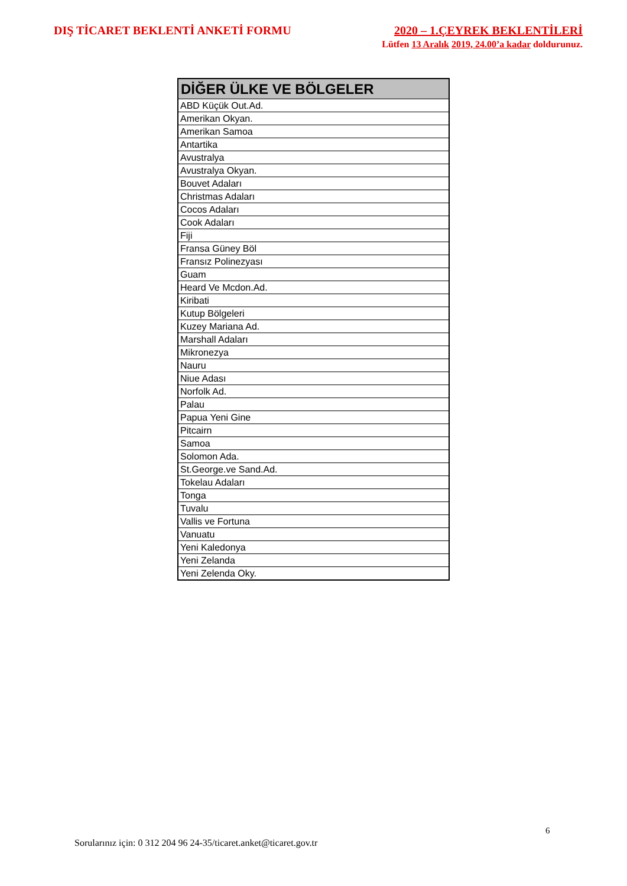DIŞ TİCARET BEKLENTİ ANKETİ FORMU
2020 – 1.ÇEYREK BEKLENTİLERİ
Lütfen 13 Aralık 2019, 24.00’a kadar doldurunuz.
| DİĞER ÜLKE VE BÖLGELER |
| --- |
| ABD Küçük Out.Ad. |
| Amerikan Okyan. |
| Amerikan Samoa |
| Antartika |
| Avustralya |
| Avustralya Okyan. |
| Bouvet Adaları |
| Christmas Adaları |
| Cocos Adaları |
| Cook Adaları |
| Fiji |
| Fransa Güney Böl |
| Fransız Polinezyası |
| Guam |
| Heard Ve Mcdon.Ad. |
| Kiribati |
| Kutup Bölgeleri |
| Kuzey Mariana Ad. |
| Marshall Adaları |
| Mikronezya |
| Nauru |
| Niue Adası |
| Norfolk Ad. |
| Palau |
| Papua Yeni Gine |
| Pitcairn |
| Samoa |
| Solomon Ada. |
| St.George.ve Sand.Ad. |
| Tokelau Adaları |
| Tonga |
| Tuvalu |
| Vallis ve Fortuna |
| Vanuatu |
| Yeni Kaledonya |
| Yeni Zelanda |
| Yeni Zelenda Oky. |
6
Sorularınız için: 0 312 204 96 24-35/ticaret.anket@ticaret.gov.tr